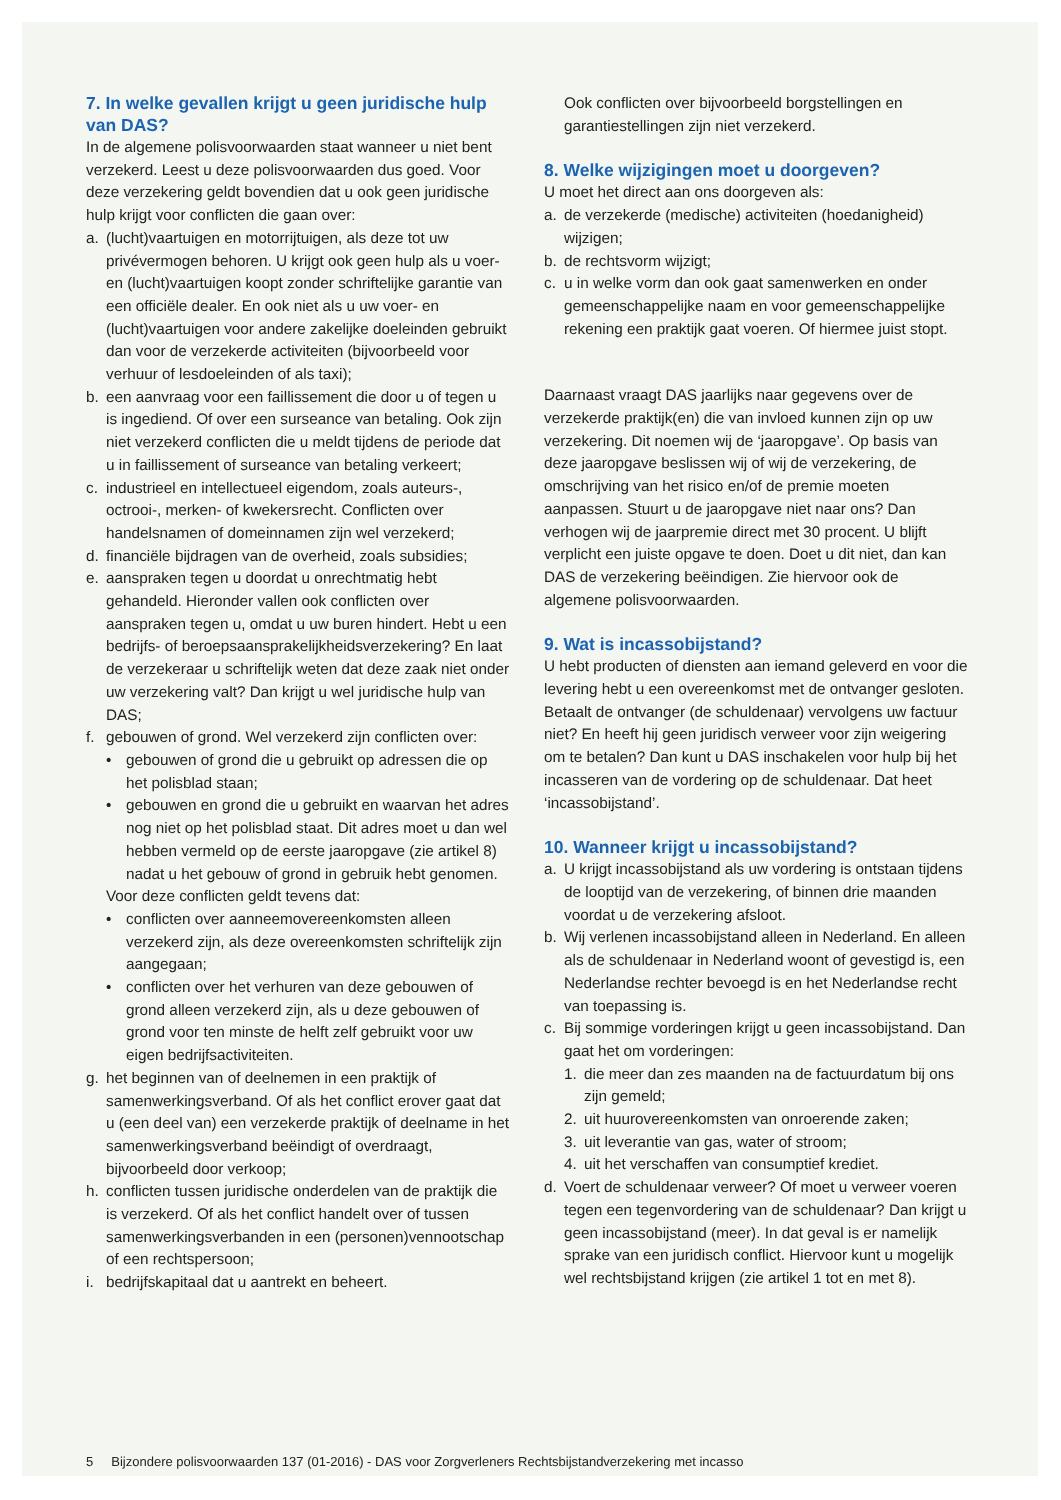7. In welke gevallen krijgt u geen juridische hulp van DAS?
In de algemene polisvoorwaarden staat wanneer u niet bent verzekerd. Leest u deze polisvoorwaarden dus goed. Voor deze verzekering geldt bovendien dat u ook geen juridische hulp krijgt voor conflicten die gaan over:
a. (lucht)vaartuigen en motorrijtuigen, als deze tot uw privévermogen behoren. U krijgt ook geen hulp als u voer- en (lucht)vaartuigen koopt zonder schriftelijke garantie van een officiële dealer. En ook niet als u uw voer- en (lucht)vaartuigen voor andere zakelijke doeleinden gebruikt dan voor de verzekerde activiteiten (bijvoorbeeld voor verhuur of lesdoeleinden of als taxi);
b. een aanvraag voor een faillissement die door u of tegen u is ingediend. Of over een surseance van betaling. Ook zijn niet verzekerd conflicten die u meldt tijdens de periode dat u in faillissement of surseance van betaling verkeert;
c. industrieel en intellectueel eigendom, zoals auteurs-, octrooi-, merken- of kwekersrecht. Conflicten over handelsnamen of domeinnamen zijn wel verzekerd;
d. financiële bijdragen van de overheid, zoals subsidies;
e. aanspraken tegen u doordat u onrechtmatig hebt gehandeld. Hieronder vallen ook conflicten over aanspraken tegen u, omdat u uw buren hindert. Hebt u een bedrijfs- of beroepsaansprakelijkheidsverzekering? En laat de verzekeraar u schriftelijk weten dat deze zaak niet onder uw verzekering valt? Dan krijgt u wel juridische hulp van DAS;
f. gebouwen of grond. Wel verzekerd zijn conflicten over:
• gebouwen of grond die u gebruikt op adressen die op het polisblad staan;
• gebouwen en grond die u gebruikt en waarvan het adres nog niet op het polisblad staat. Dit adres moet u dan wel hebben vermeld op de eerste jaaropgave (zie artikel 8) nadat u het gebouw of grond in gebruik hebt genomen.
Voor deze conflicten geldt tevens dat:
• conflicten over aanneemovereenkomsten alleen verzekerd zijn, als deze overeenkomsten schriftelijk zijn aangegaan;
• conflicten over het verhuren van deze gebouwen of grond alleen verzekerd zijn, als u deze gebouwen of grond voor ten minste de helft zelf gebruikt voor uw eigen bedrijfsactiviteiten.
g. het beginnen van of deelnemen in een praktijk of samenwerkingsverband. Of als het conflict erover gaat dat u (een deel van) een verzekerde praktijk of deelname in het samenwerkingsverband beëindigt of overdraagt, bijvoorbeeld door verkoop;
h. conflicten tussen juridische onderdelen van de praktijk die is verzekerd. Of als het conflict handelt over of tussen samenwerkingsverbanden in een (personen)vennootschap of een rechtspersoon;
i. bedrijfskapitaal dat u aantrekt en beheert.
Ook conflicten over bijvoorbeeld borgstellingen en garantiestellingen zijn niet verzekerd.
8. Welke wijzigingen moet u doorgeven?
U moet het direct aan ons doorgeven als:
a. de verzekerde (medische) activiteiten (hoedanigheid) wijzigen;
b. de rechtsvorm wijzigt;
c. u in welke vorm dan ook gaat samenwerken en onder gemeenschappelijke naam en voor gemeenschappelijke rekening een praktijk gaat voeren. Of hiermee juist stopt.
Daarnaast vraagt DAS jaarlijks naar gegevens over de verzekerde praktijk(en) die van invloed kunnen zijn op uw verzekering. Dit noemen wij de ‘jaaropgave’. Op basis van deze jaaropgave beslissen wij of wij de verzekering, de omschrijving van het risico en/of de premie moeten aanpassen. Stuurt u de jaaropgave niet naar ons? Dan verhogen wij de jaarpremie direct met 30 procent. U blijft verplicht een juiste opgave te doen. Doet u dit niet, dan kan DAS de verzekering beëindigen. Zie hiervoor ook de algemene polisvoorwaarden.
9. Wat is incassobijstand?
U hebt producten of diensten aan iemand geleverd en voor die levering hebt u een overeenkomst met de ontvanger gesloten. Betaalt de ontvanger (de schuldenaar) vervolgens uw factuur niet? En heeft hij geen juridisch verweer voor zijn weigering om te betalen? Dan kunt u DAS inschakelen voor hulp bij het incasseren van de vordering op de schuldenaar. Dat heet ‘incassobijstand’.
10. Wanneer krijgt u incassobijstand?
a. U krijgt incassobijstand als uw vordering is ontstaan tijdens de looptijd van de verzekering, of binnen drie maanden voordat u de verzekering afsloot.
b. Wij verlenen incassobijstand alleen in Nederland. En alleen als de schuldenaar in Nederland woont of gevestigd is, een Nederlandse rechter bevoegd is en het Nederlandse recht van toepassing is.
c. Bij sommige vorderingen krijgt u geen incassobijstand. Dan gaat het om vorderingen:
1. die meer dan zes maanden na de factuurdatum bij ons zijn gemeld;
2. uit huurovereenkomsten van onroerende zaken;
3. uit leverantie van gas, water of stroom;
4. uit het verschaffen van consumptief krediet.
d. Voert de schuldenaar verweer? Of moet u verweer voeren tegen een tegenvordering van de schuldenaar? Dan krijgt u geen incassobijstand (meer). In dat geval is er namelijk sprake van een juridisch conflict. Hiervoor kunt u mogelijk wel rechtsbijstand krijgen (zie artikel 1 tot en met 8).
5 Bijzondere polisvoorwaarden 137 (01-2016) - DAS voor Zorgverleners Rechtsbijstandverzekering met incasso